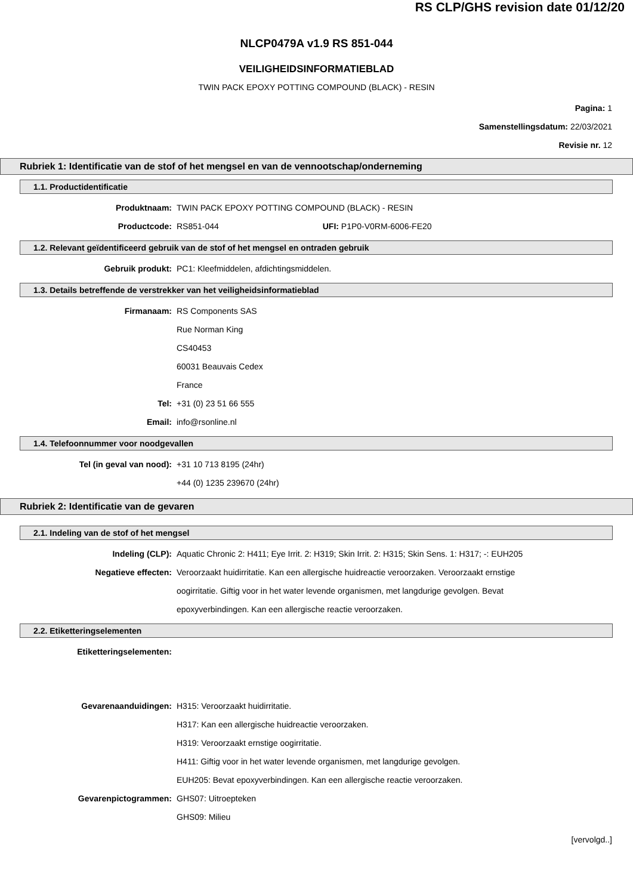RS CLP/GHS revision date 01/12/20
NLCP0479A v1.9 RS 851-044
VEILIGHEIDSINFORMATIEBLAD
TWIN PACK EPOXY POTTING COMPOUND (BLACK) - RESIN
Pagina: 1
Samenstellingsdatum: 22/03/2021
Revisie nr. 12
Rubriek 1: Identificatie van de stof of het mengsel en van de vennootschap/onderneming
1.1. Productidentificatie
Produktnaam: TWIN PACK EPOXY POTTING COMPOUND (BLACK) - RESIN
Productcode: RS851-044 UFI: P1P0-V0RM-6006-FE20
1.2. Relevant geïdentificeerd gebruik van de stof of het mengsel en ontraden gebruik
Gebruik produkt: PC1: Kleefmiddelen, afdichtingsmiddelen.
1.3. Details betreffende de verstrekker van het veiligheidsinformatieblad
Firmanaam: RS Components SAS
Rue Norman King
CS40453
60031 Beauvais Cedex
France
Tel: +31 (0) 23 51 66 555
Email: info@rsonline.nl
1.4. Telefoonnummer voor noodgevallen
Tel (in geval van nood): +31 10 713 8195 (24hr)
+44 (0) 1235 239670 (24hr)
Rubriek 2: Identificatie van de gevaren
2.1. Indeling van de stof of het mengsel
Indeling (CLP): Aquatic Chronic 2: H411; Eye Irrit. 2: H319; Skin Irrit. 2: H315; Skin Sens. 1: H317; -: EUH205
Negatieve effecten: Veroorzaakt huidirritatie. Kan een allergische huidreactie veroorzaken. Veroorzaakt ernstige oogirritatie. Giftig voor in het water levende organismen, met langdurige gevolgen. Bevat epoxyverbindingen. Kan een allergische reactie veroorzaken.
2.2. Etiketteringselementen
Etiketteringselementen:
Gevarenaanduidingen: H315: Veroorzaakt huidirritatie.
H317: Kan een allergische huidreactie veroorzaken.
H319: Veroorzaakt ernstige oogirritatie.
H411: Giftig voor in het water levende organismen, met langdurige gevolgen.
EUH205: Bevat epoxyverbindingen. Kan een allergische reactie veroorzaken.
Gevarenpictogrammen: GHS07: Uitroepteken
GHS09: Milieu
[vervolgd..]